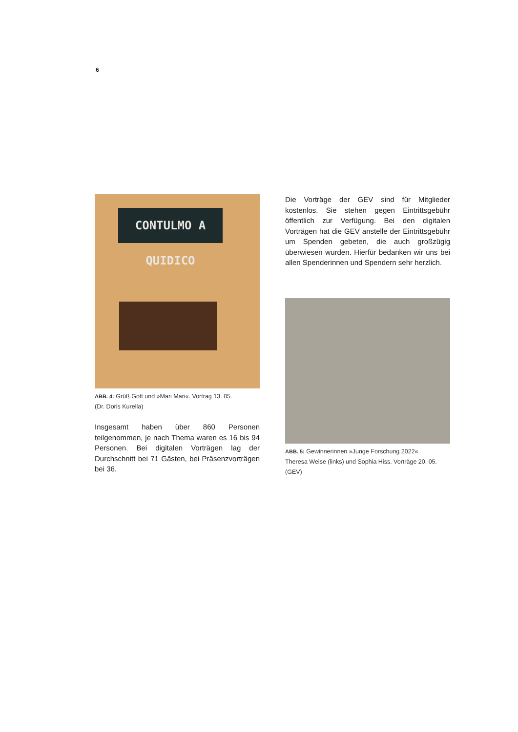6
CONTULMO A QUIDICO
ABB. 4: Grüß Gott und »Mari Mari«. Vortrag 13. 05.
(Dr. Doris Kurella)
Insgesamt haben über 860 Personen teilgenommen, je nach Thema waren es 16 bis 94 Personen. Bei digitalen Vorträgen lag der Durchschnitt bei 71 Gästen, bei Präsenzvorträgen bei 36.
Die Vorträge der GEV sind für Mitglieder kostenlos. Sie stehen gegen Eintrittsgebühr öffentlich zur Verfügung. Bei den digitalen Vorträgen hat die GEV anstelle der Eintrittsgebühr um Spenden gebeten, die auch großzügig überwiesen wurden. Hierfür bedanken wir uns bei allen Spenderinnen und Spendern sehr herzlich.
ABB. 5: Gewinnerinnen »Junge Forschung 2022«.
Theresa Weise (links) und Sophia Hiss. Vorträge 20. 05. (GEV)